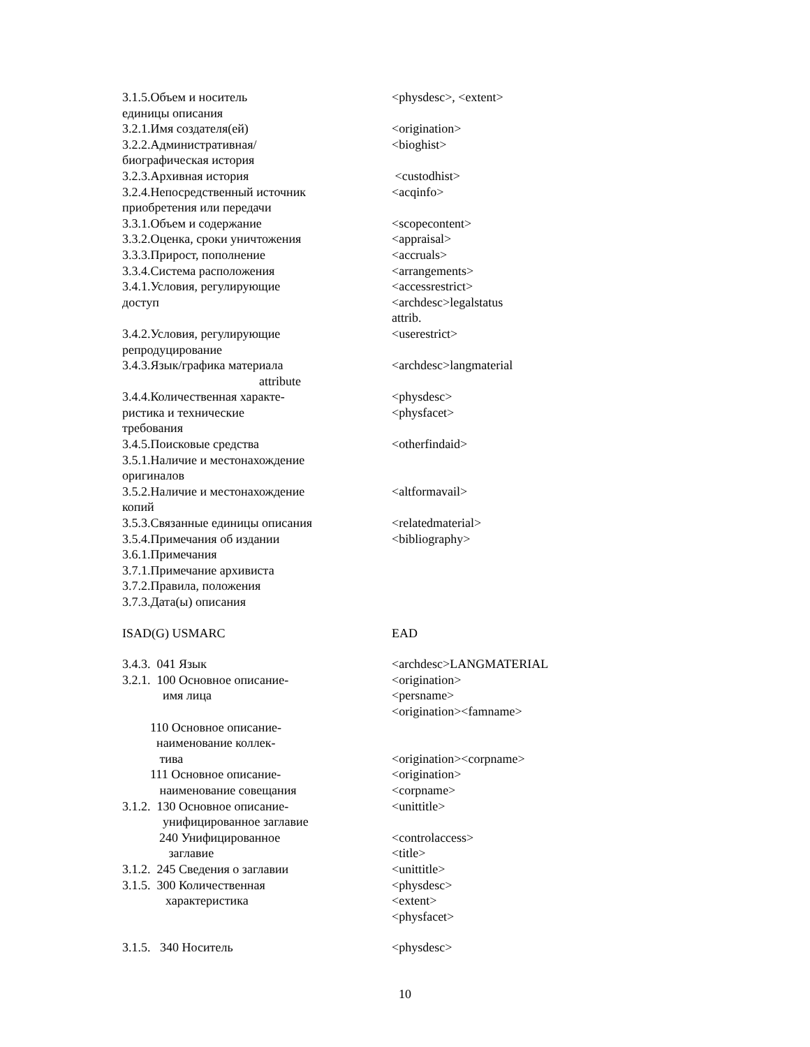| 3.1.5.Объем и носитель единицы описания | <physdesc>, <extent> |
| 3.2.1.Имя создателя(ей) | <origination> |
| 3.2.2.Административная/ биографическая история | <bioghist> |
| 3.2.3.Архивная история | <custodhist> |
| 3.2.4.Непосредственный источник приобретения или передачи | <acqinfo> |
| 3.3.1.Объем и содержание | <scopecontent> |
| 3.3.2.Оценка, сроки уничтожения | <appraisal> |
| 3.3.3.Прирост, пополнение | <accruals> |
| 3.3.4.Система расположения | <arrangements> |
| 3.4.1.Условия, регулирующие доступ | <accessrestrict> <archdesc>legalstatus attrib. |
| 3.4.2.Условия, регулирующие репродуцирование | <userestrict> |
| 3.4.3.Язык/графика материала attribute | <archdesc>langmaterial |
| 3.4.4.Количественная характе- ристика и технические требования | <physdesc> <physfacet> |
| 3.4.5.Поисковые средства | <otherfindaid> |
| 3.5.1.Наличие и местонахождение оригиналов | |
| 3.5.2.Наличие и местонахождение копий | <altformavail> |
| 3.5.3.Связанные единицы описания | <relatedmaterial> |
| 3.5.4.Примечания об издании | <bibliography> |
| 3.6.1.Примечания | |
| 3.7.1.Примечание архивиста | |
| 3.7.2.Правила, положения | |
| 3.7.3.Дата(ы) описания | |
| ISAD(G) USMARC | EAD |
| 3.4.3. 041 Язык | <archdesc>LANGMATERIAL |
| 3.2.1. 100 Основное описание- имя лица | <origination> <persname> <origination><famname> |
| 110 Основное описание- наименование коллек- тива | <origination><corpname> |
| 111 Основное описание- наименование совещания | <origination> <corpname> |
| 3.1.2. 130 Основное описание- унифицированное заглавие | <unittitle> |
| 240 Унифицированное заглавие | <controlaccess> <title> |
| 3.1.2. 245 Сведения о заглавии | <unittitle> |
| 3.1.5. 300 Количественная характеристика | <physdesc> <extent> <physfacet> |
| 3.1.5. 340 Носитель | <physdesc> |
10